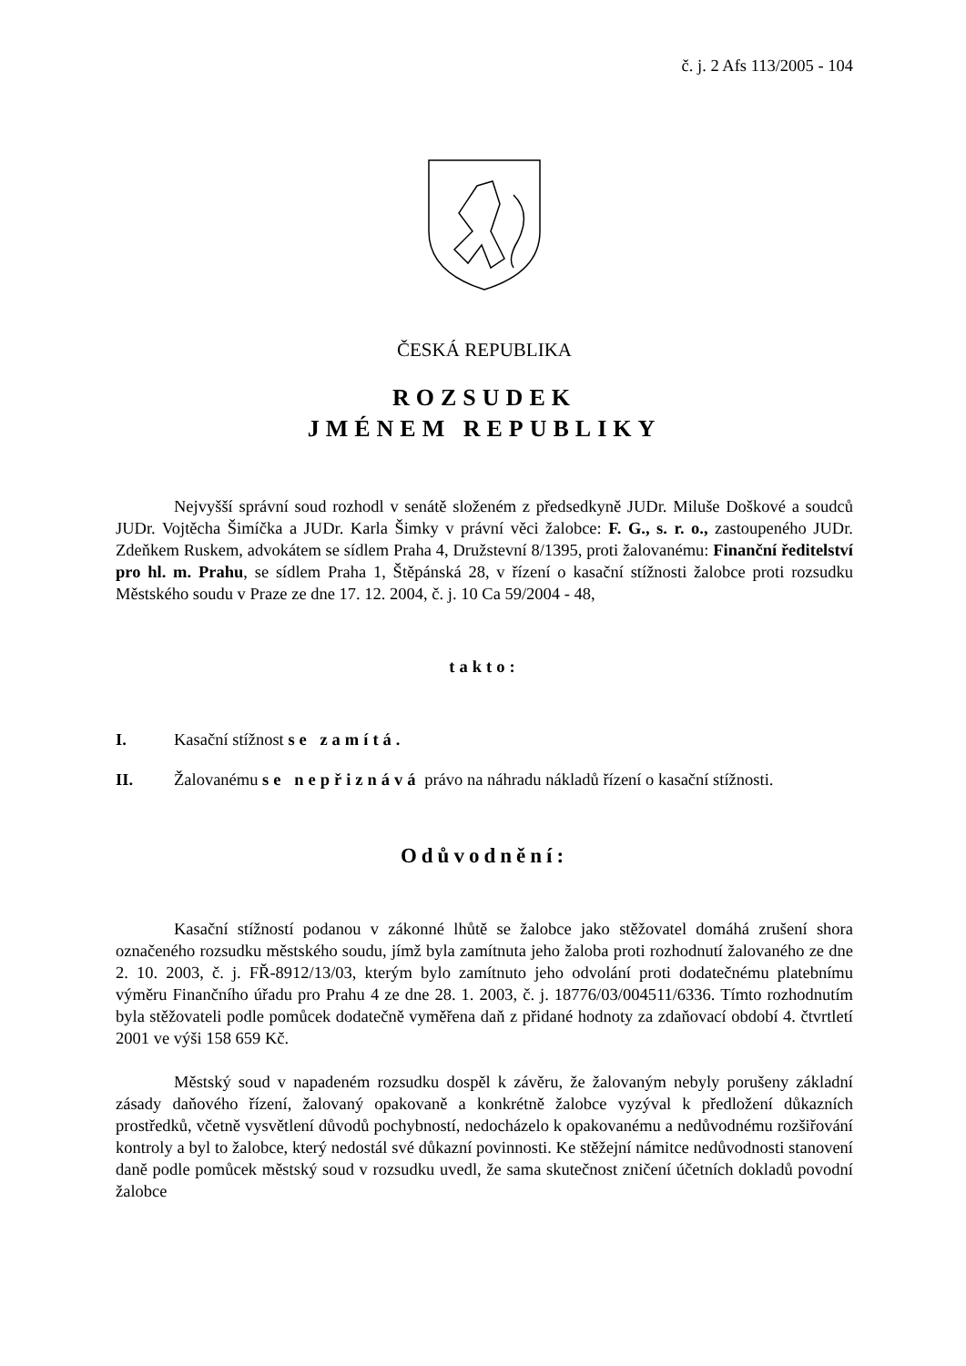č. j. 2 Afs 113/2005 - 104
ČESKÁ REPUBLIKA
ROZSUDEK
JMÉNEM REPUBLIKY
Nejvyšší správní soud rozhodl v senátě složeném z předsedkyně JUDr. Miluše Doškové a soudců JUDr. Vojtěcha Šimíčka a JUDr. Karla Šimky v právní věci žalobce: F. G., s. r. o., zastoupeného JUDr. Zdeňkem Ruskem, advokátem se sídlem Praha 4, Družstevní 8/1395, proti žalovanému: Finanční ředitelství pro hl. m. Prahu, se sídlem Praha 1, Štěpánská 28, v řízení o kasační stížnosti žalobce proti rozsudku Městského soudu v Praze ze dne 17. 12. 2004, č. j. 10 Ca 59/2004 - 48,
takto:
I. Kasační stížnost se zamítá.
II. Žalovanému se nepřiznává právo na náhradu nákladů řízení o kasační stížnosti.
Odůvodnění:
Kasační stížností podanou v zákonné lhůtě se žalobce jako stěžovatel domáhá zrušení shora označeného rozsudku městského soudu, jímž byla zamítnuta jeho žaloba proti rozhodnutí žalovaného ze dne 2. 10. 2003, č. j. FŘ-8912/13/03, kterým bylo zamítnuto jeho odvolání proti dodatečnému platebnímu výměru Finančního úřadu pro Prahu 4 ze dne 28. 1. 2003, č. j. 18776/03/004511/6336. Tímto rozhodnutím byla stěžovateli podle pomůcek dodatečně vyměřena daň z přidané hodnoty za zdaňovací období 4. čtvrtletí 2001 ve výši 158 659 Kč.
Městský soud v napadeném rozsudku dospěl k závěru, že žalovaným nebyly porušeny základní zásady daňového řízení, žalovaný opakovaně a konkrétně žalobce vyzýval k předložení důkazních prostředků, včetně vysvětlení důvodů pochybností, nedocházelo k opakovanému a nedůvodnému rozšiřování kontroly a byl to žalobce, který nedostál své důkazní povinnosti. Ke stěžejní námitce nedůvodnosti stanovení daně podle pomůcek městský soud v rozsudku uvedl, že sama skutečnost zničení účetních dokladů povodní žalobce